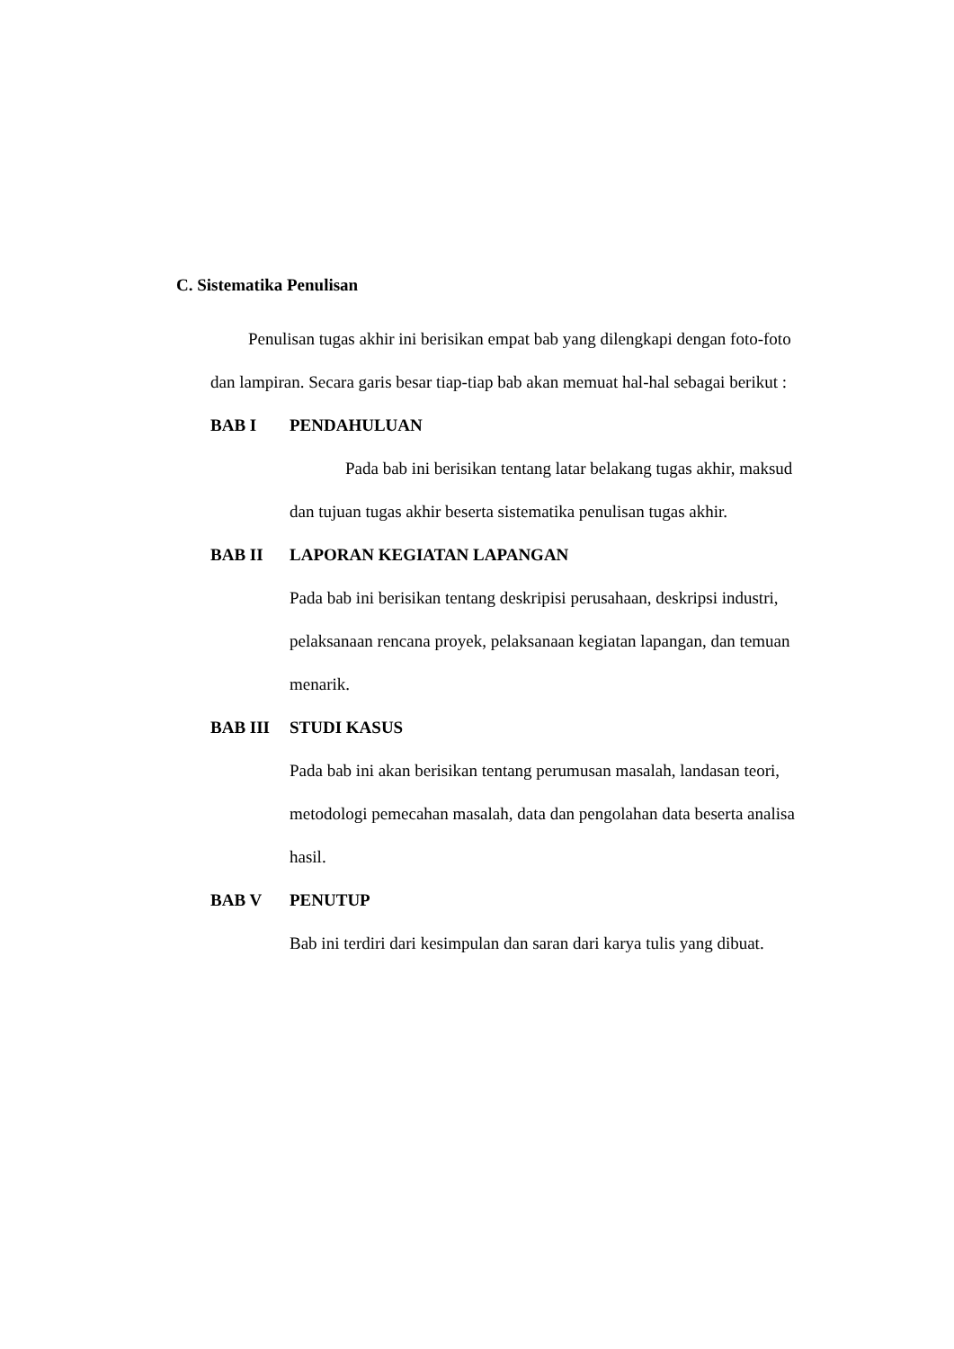C. Sistematika Penulisan
Penulisan tugas akhir ini berisikan empat bab yang dilengkapi dengan foto-foto dan lampiran. Secara garis besar tiap-tiap bab akan memuat hal-hal sebagai berikut :
BAB I PENDAHULUAN
Pada bab ini berisikan tentang latar belakang tugas akhir, maksud dan tujuan tugas akhir beserta sistematika penulisan tugas akhir.
BAB II LAPORAN KEGIATAN LAPANGAN
Pada bab ini berisikan tentang deskripisi perusahaan, deskripsi industri, pelaksanaan rencana proyek, pelaksanaan kegiatan lapangan, dan temuan menarik.
BAB III STUDI KASUS
Pada bab ini akan berisikan tentang perumusan masalah, landasan teori, metodologi pemecahan masalah, data dan pengolahan data beserta analisa hasil.
BAB V PENUTUP
Bab ini terdiri dari kesimpulan dan saran dari karya tulis yang dibuat.